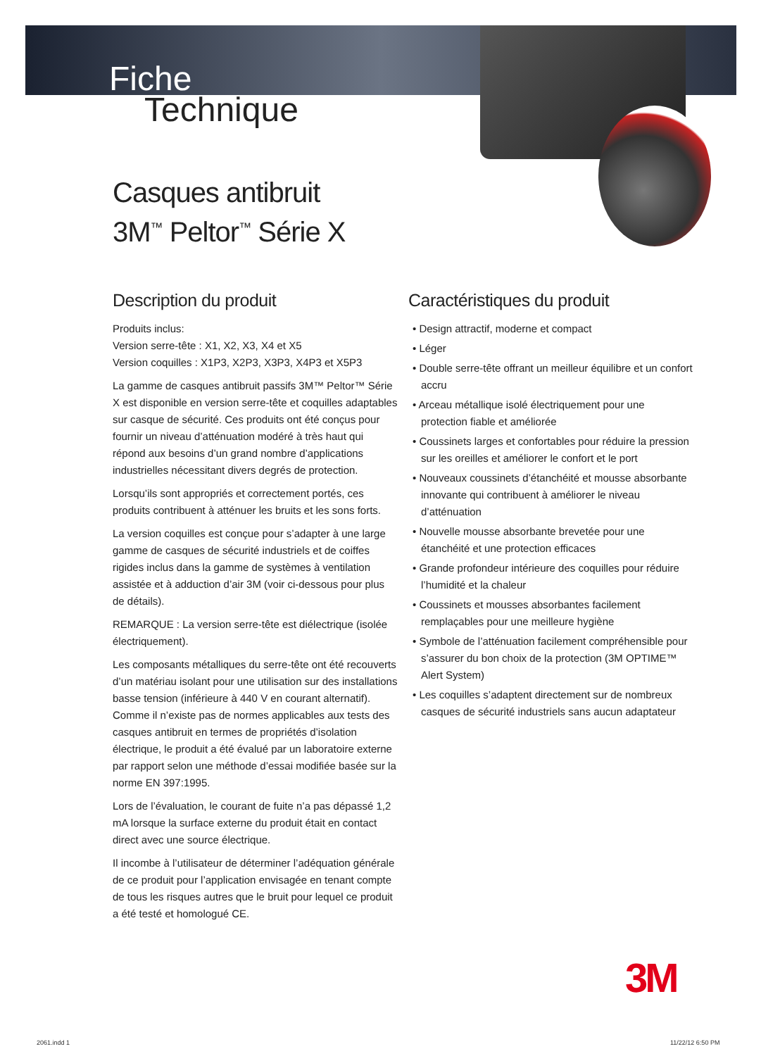Fiche
Technique
Casques antibruit
3M<sup>™</sup> Peltor<sup>™</sup> Série X
Description du produit
Produits inclus:
Version serre-tête : X1, X2, X3, X4 et X5
Version coquilles : X1P3, X2P3, X3P3, X4P3 et X5P3
La gamme de casques antibruit passifs 3M™ Peltor™ Série X est disponible en version serre-tête et coquilles adaptables sur casque de sécurité. Ces produits ont été conçus pour fournir un niveau d’atténuation modéré à très haut qui répond aux besoins d’un grand nombre d’applications industrielles nécessitant divers degrés de protection.
Lorsqu’ils sont appropriés et correctement portés, ces produits contribuent à atténuer les bruits et les sons forts.
La version coquilles est conçue pour s’adapter à une large gamme de casques de sécurité industriels et de coiffes rigides inclus dans la gamme de systèmes à ventilation assistée et à adduction d’air 3M (voir ci-dessous pour plus de détails).
REMARQUE : La version serre-tête est diélectrique (isolée électriquement).
Les composants métalliques du serre-tête ont été recouverts d’un matériau isolant pour une utilisation sur des installations basse tension (inférieure à 440 V en courant alternatif). Comme il n’existe pas de normes applicables aux tests des casques antibruit en termes de propriétés d’isolation électrique, le produit a été évalué par un laboratoire externe par rapport selon une méthode d’essai modifiée basée sur la norme EN 397:1995.
Lors de l’évaluation, le courant de fuite n’a pas dépassé 1,2 mA lorsque la surface externe du produit était en contact direct avec une source électrique.
Il incombe à l’utilisateur de déterminer l’adéquation générale de ce produit pour l’application envisagée en tenant compte de tous les risques autres que le bruit pour lequel ce produit a été testé et homologué CE.
Caractéristiques du produit
• Design attractif, moderne et compact
• Léger
• Double serre-tête offrant un meilleur équilibre et un confort accru
• Arceau métallique isolé électriquement pour une protection fiable et améliorée
• Coussinets larges et confortables pour réduire la pression sur les oreilles et améliorer le confort et le port
• Nouveaux coussinets d’étanchéité et mousse absorbante innovante qui contribuent à améliorer le niveau d’atténuation
• Nouvelle mousse absorbante brevetée pour une étanchéité et une protection efficaces
• Grande profondeur intérieure des coquilles pour réduire l’humidité et la chaleur
• Coussinets et mousses absorbantes facilement remplaçables pour une meilleure hygiène
• Symbole de l’atténuation facilement compréhensible pour s’assurer du bon choix de la protection (3M OPTIME™ Alert System)
• Les coquilles s’adaptent directement sur de nombreux casques de sécurité industriels sans aucun adaptateur
3M
2061.indd 1 11/22/12 6:50 PM